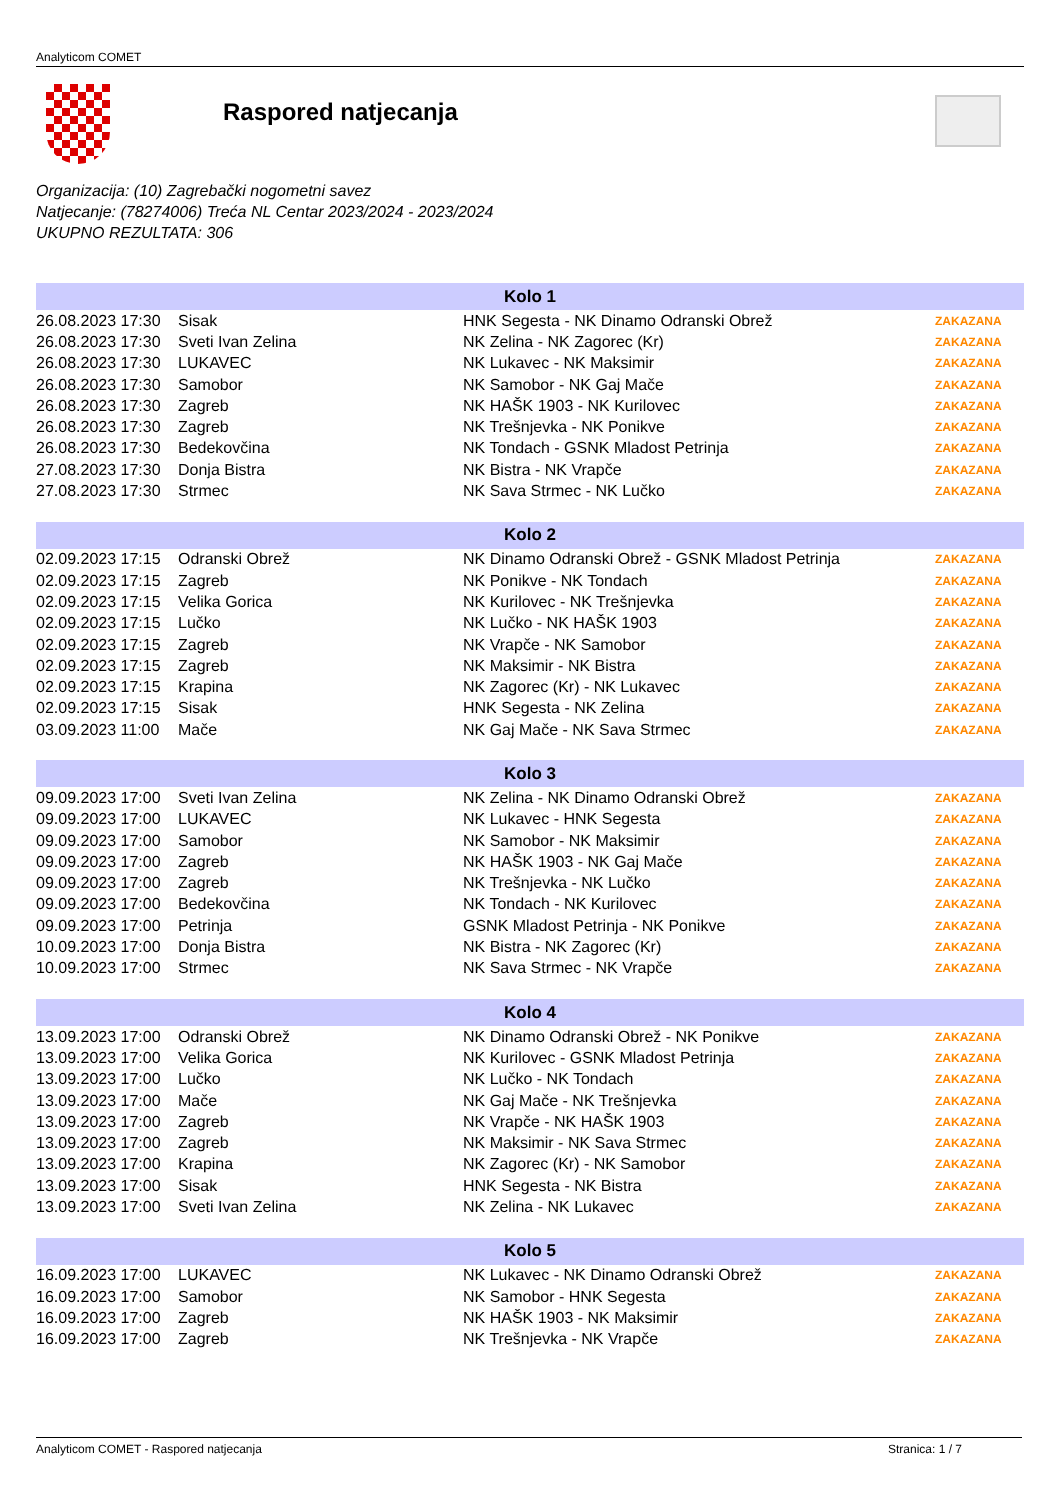Analyticom COMET
Raspored natjecanja
Organizacija: (10) Zagrebački nogometni savez
Natjecanje: (78274006) Treća NL Centar 2023/2024 - 2023/2024
UKUPNO REZULTATA: 306
| Kolo 1 | | | |
| --- | --- | --- | --- |
| 26.08.2023 17:30 | Sisak | HNK Segesta - NK Dinamo Odranski Obrež | ZAKAZANA |
| 26.08.2023 17:30 | Sveti Ivan Zelina | NK Zelina - NK Zagorec (Kr) | ZAKAZANA |
| 26.08.2023 17:30 | LUKAVEC | NK Lukavec - NK Maksimir | ZAKAZANA |
| 26.08.2023 17:30 | Samobor | NK Samobor - NK Gaj Mače | ZAKAZANA |
| 26.08.2023 17:30 | Zagreb | NK HAŠK 1903 - NK Kurilovec | ZAKAZANA |
| 26.08.2023 17:30 | Zagreb | NK Trešnjevka - NK Ponikve | ZAKAZANA |
| 26.08.2023 17:30 | Bedekovčina | NK Tondach - GSNK Mladost Petrinja | ZAKAZANA |
| 27.08.2023 17:30 | Donja Bistra | NK Bistra - NK Vrapče | ZAKAZANA |
| 27.08.2023 17:30 | Strmec | NK Sava Strmec - NK Lučko | ZAKAZANA |
| Kolo 2 | | | |
| 02.09.2023 17:15 | Odranski Obrež | NK Dinamo Odranski Obrež - GSNK Mladost Petrinja | ZAKAZANA |
| 02.09.2023 17:15 | Zagreb | NK Ponikve - NK Tondach | ZAKAZANA |
| 02.09.2023 17:15 | Velika Gorica | NK Kurilovec - NK Trešnjevka | ZAKAZANA |
| 02.09.2023 17:15 | Lučko | NK Lučko - NK HAŠK 1903 | ZAKAZANA |
| 02.09.2023 17:15 | Zagreb | NK Vrapče - NK Samobor | ZAKAZANA |
| 02.09.2023 17:15 | Zagreb | NK Maksimir - NK Bistra | ZAKAZANA |
| 02.09.2023 17:15 | Krapina | NK Zagorec (Kr) - NK Lukavec | ZAKAZANA |
| 02.09.2023 17:15 | Sisak | HNK Segesta - NK Zelina | ZAKAZANA |
| 03.09.2023 11:00 | Mače | NK Gaj Mače - NK Sava Strmec | ZAKAZANA |
| Kolo 3 | | | |
| 09.09.2023 17:00 | Sveti Ivan Zelina | NK Zelina - NK Dinamo Odranski Obrež | ZAKAZANA |
| 09.09.2023 17:00 | LUKAVEC | NK Lukavec - HNK Segesta | ZAKAZANA |
| 09.09.2023 17:00 | Samobor | NK Samobor - NK Maksimir | ZAKAZANA |
| 09.09.2023 17:00 | Zagreb | NK HAŠK 1903 - NK Gaj Mače | ZAKAZANA |
| 09.09.2023 17:00 | Zagreb | NK Trešnjevka - NK Lučko | ZAKAZANA |
| 09.09.2023 17:00 | Bedekovčina | NK Tondach - NK Kurilovec | ZAKAZANA |
| 09.09.2023 17:00 | Petrinja | GSNK Mladost Petrinja - NK Ponikve | ZAKAZANA |
| 10.09.2023 17:00 | Donja Bistra | NK Bistra - NK Zagorec (Kr) | ZAKAZANA |
| 10.09.2023 17:00 | Strmec | NK Sava Strmec - NK Vrapče | ZAKAZANA |
| Kolo 4 | | | |
| 13.09.2023 17:00 | Odranski Obrež | NK Dinamo Odranski Obrež - NK Ponikve | ZAKAZANA |
| 13.09.2023 17:00 | Velika Gorica | NK Kurilovec - GSNK Mladost Petrinja | ZAKAZANA |
| 13.09.2023 17:00 | Lučko | NK Lučko - NK Tondach | ZAKAZANA |
| 13.09.2023 17:00 | Mače | NK Gaj Mače - NK Trešnjevka | ZAKAZANA |
| 13.09.2023 17:00 | Zagreb | NK Vrapče - NK HAŠK 1903 | ZAKAZANA |
| 13.09.2023 17:00 | Zagreb | NK Maksimir - NK Sava Strmec | ZAKAZANA |
| 13.09.2023 17:00 | Krapina | NK Zagorec (Kr) - NK Samobor | ZAKAZANA |
| 13.09.2023 17:00 | Sisak | HNK Segesta - NK Bistra | ZAKAZANA |
| 13.09.2023 17:00 | Sveti Ivan Zelina | NK Zelina - NK Lukavec | ZAKAZANA |
| Kolo 5 | | | |
| 16.09.2023 17:00 | LUKAVEC | NK Lukavec - NK Dinamo Odranski Obrež | ZAKAZANA |
| 16.09.2023 17:00 | Samobor | NK Samobor - HNK Segesta | ZAKAZANA |
| 16.09.2023 17:00 | Zagreb | NK HAŠK 1903 - NK Maksimir | ZAKAZANA |
| 16.09.2023 17:00 | Zagreb | NK Trešnjevka - NK Vrapče | ZAKAZANA |
Analyticom COMET - Raspored natjecanja Stranica: 1 / 7